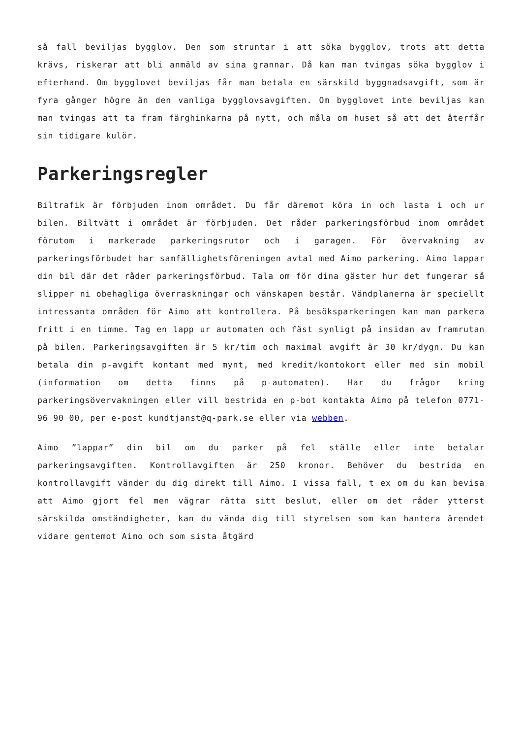så fall beviljas bygglov. Den som struntar i att söka bygglov, trots att detta krävs, riskerar att bli anmäld av sina grannar. Då kan man tvingas söka bygglov i efterhand. Om bygglovet beviljas får man betala en särskild byggnadsavgift, som är fyra gånger högre än den vanliga bygglovsavgiften. Om bygglovet inte beviljas kan man tvingas att ta fram färghinkarna på nytt, och måla om huset så att det återfår sin tidigare kulör.
Parkeringsregler
Biltrafik är förbjuden inom området. Du får däremot köra in och lasta i och ur bilen. Biltvätt i området är förbjuden. Det råder parkeringsförbud inom området förutom i markerade parkeringsrutor och i garagen. För övervakning av parkeringsförbudet har samfällighetsföreningen avtal med Aimo parkering. Aimo lappar din bil där det råder parkeringsförbud. Tala om för dina gäster hur det fungerar så slipper ni obehagliga överraskningar och vänskapen består. Vändplanerna är speciellt intressanta områden för Aimo att kontrollera. På besöksparkeringen kan man parkera fritt i en timme. Tag en lapp ur automaten och fäst synligt på insidan av framrutan på bilen. Parkeringsavgiften är 5 kr/tim och maximal avgift är 30 kr/dygn. Du kan betala din p-avgift kontant med mynt, med kredit/kontokort eller med sin mobil (information om detta finns på p-automaten). Har du frågor kring parkeringsövervakningen eller vill bestrida en p-bot kontakta Aimo på telefon 0771-96 90 00, per e-post kundtjanst@q-park.se eller via webben.
Aimo ”lappar” din bil om du parker på fel ställe eller inte betalar parkeringsavgiften. Kontrollavgiften är 250 kronor. Behöver du bestrida en kontrollavgift vänder du dig direkt till Aimo. I vissa fall, t ex om du kan bevisa att Aimo gjort fel men vägrar rätta sitt beslut, eller om det råder ytterst särskilda omständigheter, kan du vända dig till styrelsen som kan hantera ärendet vidare gentemot Aimo och som sista åtgärd